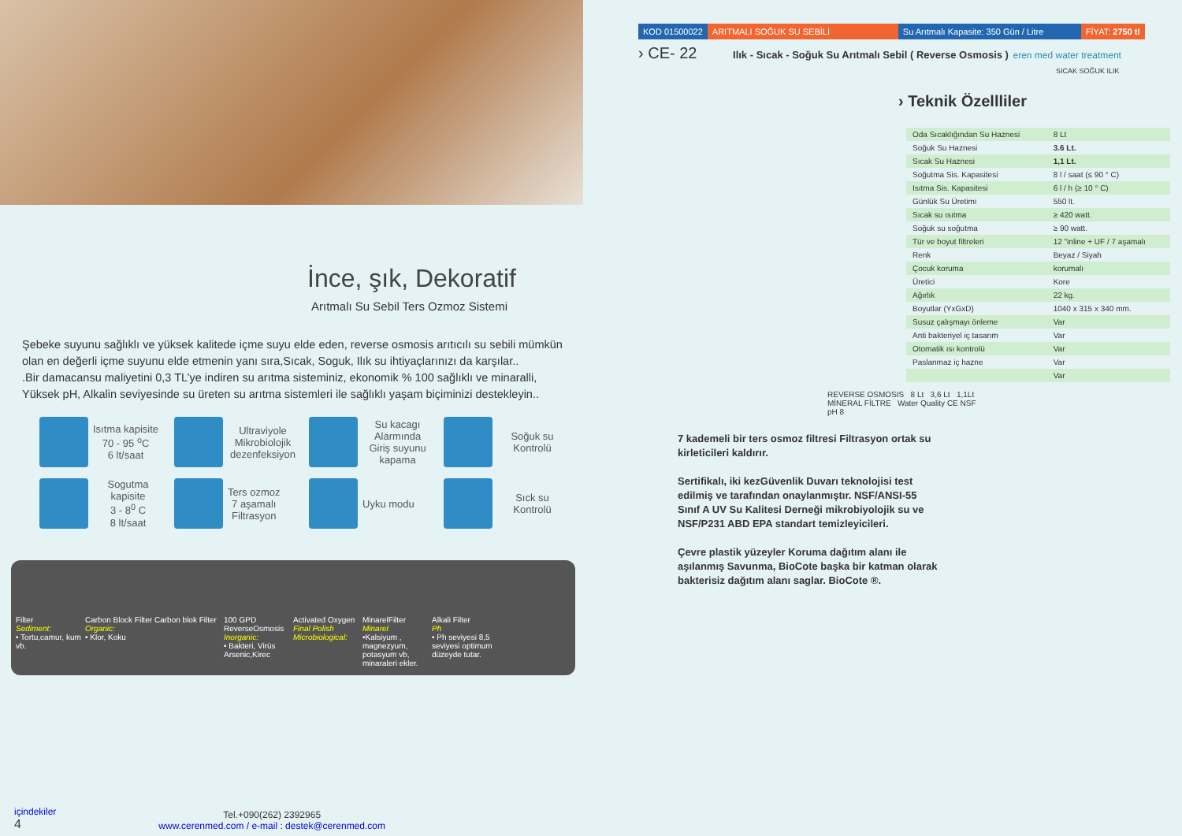İnce, şık, Dekoratif
Arıtmalı Su Sebil Ters Ozmoz Sistemi
Şebeke suyunu sağlıklı ve yüksek kalitede içme suyu elde eden, reverse osmosis arıtıcılı su sebili mümkün olan en değerli içme suyunu elde etmenin yanı sıra,Sıcak, Soguk, Ilık su ihtiyaçlarınızı da karşılar..
.Bir damacansu maliyetini 0,3 TL’ye indiren su arıtma sisteminiz, ekonomik % 100 sağlıklı ve minaralli, Yüksek pH, Alkalin seviyesinde su üreten su arıtma sistemleri ile sağlıklı yaşam biçiminizi destekleyin..
Isıtma kapisite
70 - 95 <sup>o</sup>C
6 lt/saat
Ultraviyole Mikrobiolojik dezenfeksiyon
Su kacagı Alarmında Giriş suyunu kapama
Soğuk su Kontrolü
Sogutma kapisite
3 - 8<sup>0</sup> C
8 lt/saat
Ters ozmoz
7 aşamalı
Filtrasyon
Uyku modu
Sıck su Kontrolü
Filter
Sediment:
• Tortu,camur, kum vb.
Carbon Block Filter
Organic:
• Klor, Koku
Carbon blok Filter
100 GPD ReverseOsmosis
Inorganic:
• Bakteri, Virüs Arsenic,Kirec
Activated Oxygen
Final Polish
Microbiological:
MinarelFilter
Minarel
•Kalsiyum , magnezyum, potasyum vb, minaraleri ekler.
Alkali Filter
Ph
• Ph seviyesi 8,5 seviyesi optimum düzeyde tutar.
içindekiler
4
Tel.+090(262) 2392965
www.cerenmed.com / e-mail : destek@cerenmed.com
KOD 01500022 ARITMALI SOĞUK SU SEBİLİ Su Arıtmalı Kapasite: 350 Gün / Litre
FİYAT: 2750 tl
› CE- 22 Ilık - Sıcak - Soğuk Su Arıtmalı Sebil ( Reverse Osmosis ) eren med water treatment
SICAK SOĞUK ILIK
› Teknik Özellliler
| Oda Sıcaklığından Su Haznesi | 8 Lt |
| Soğuk Su Haznesi | 3.6 Lt. |
| Sıcak Su Haznesi | 1,1 Lt. |
| Soğutma Sis. Kapasitesi | 8 l / saat (≤ 90 ° C) |
| Isıtma Sis. Kapasitesi | 6 l / h (≥ 10 ° C) |
| Günlük Su Üretimi | 550 lt. |
| Sıcak su ısıtma | ≥ 420 watt. |
| Soğuk su soğutma | ≥ 90 watt. |
| Tür ve boyut filtreleri | 12 "inline + UF / 7 aşamalı |
| Renk | Beyaz / Siyah |
| Çocuk koruma | korumalı |
| Üretici | Kore |
| Ağırlık | 22 kg. |
| Boyutlar (YxGxD) | 1040 x 315 x 340 mm. |
| Susuz çalışmayı önleme | Var |
| Anti bakteriyel iç tasarım | Var |
| Otomatik ısı kontrolü | Var |
| Paslanmaz iç hazne | Var |
| | Var |
REVERSE OSMOSIS 8 Lt 3,6 Lt 1,1Lt
MİNERAL FİLTRE Water Quality CE NSF
pH 8
7 kademeli bir ters osmoz filtresi Filtrasyon ortak su kirleticileri kaldırır.
Sertifikalı, iki kezGüvenlik Duvarı teknolojisi test edilmiş ve tarafından onaylanmıştır. NSF/ANSI-55 Sınıf A UV Su Kalitesi Derneği mikrobiyolojik su ve NSF/P231 ABD EPA standart temizleyicileri.
Çevre plastik yüzeyler Koruma dağıtım alanı ile aşılanmış Savunma, BioCote başka bir katman olarak bakterisiz dağıtım alanı saglar. BioCote ®.